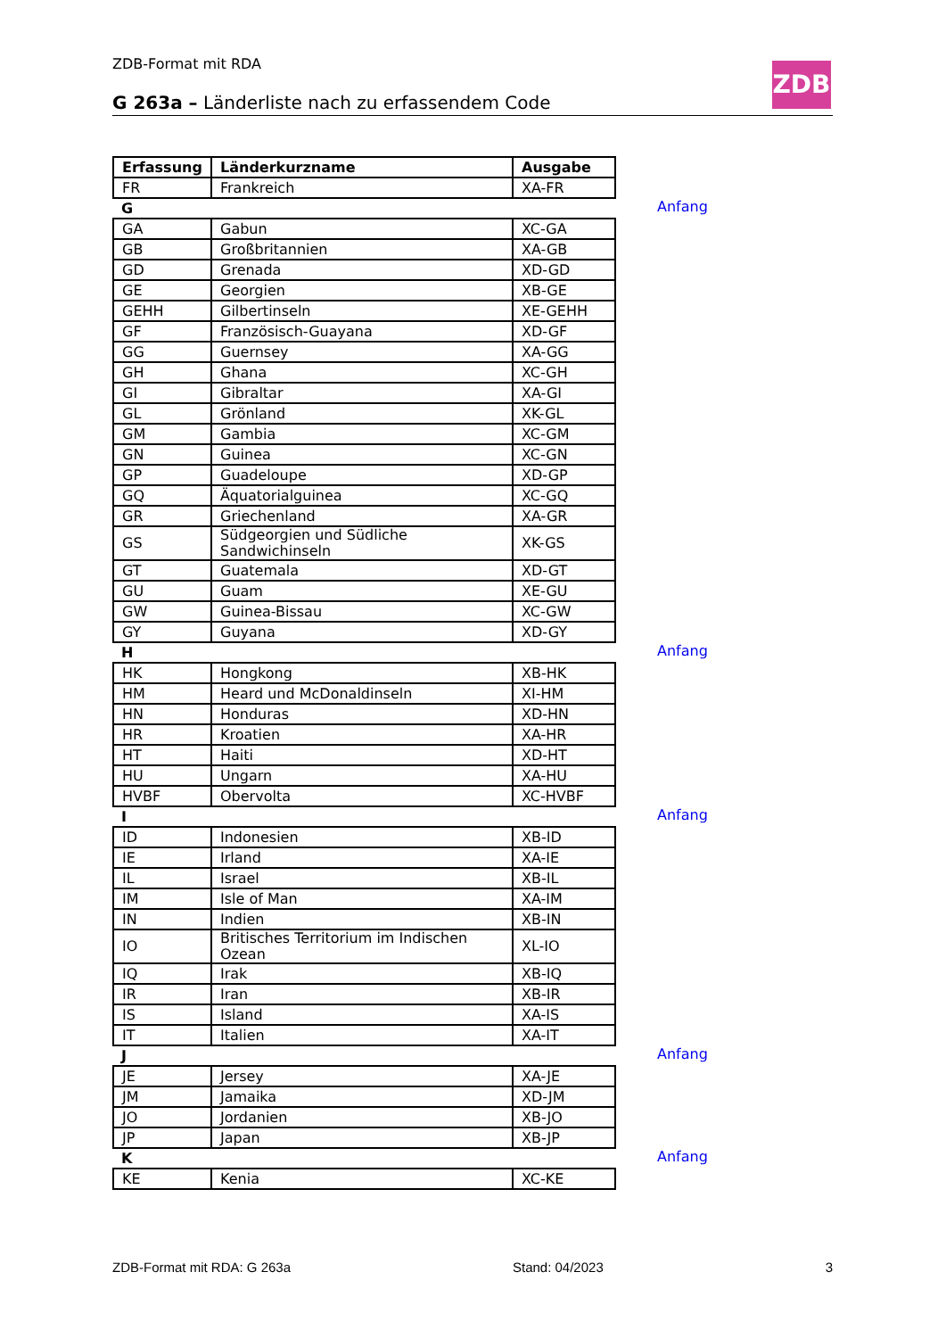ZDB-Format mit RDA ZDB
G 263a – Länderliste nach zu erfassendem Code
| Erfassung | Länderkurzname | Ausgabe |
| --- | --- | --- |
| FR | Frankreich | XA-FR |
| G Anfang | | |
| GA | Gabun | XC-GA |
| GB | Großbritannien | XA-GB |
| GD | Grenada | XD-GD |
| GE | Georgien | XB-GE |
| GEHH | Gilbertinseln | XE-GEHH |
| GF | Französisch-Guayana | XD-GF |
| GG | Guernsey | XA-GG |
| GH | Ghana | XC-GH |
| GI | Gibraltar | XA-GI |
| GL | Grönland | XK-GL |
| GM | Gambia | XC-GM |
| GN | Guinea | XC-GN |
| GP | Guadeloupe | XD-GP |
| GQ | Äquatorialguinea | XC-GQ |
| GR | Griechenland | XA-GR |
| GS | Südgeorgien und Südliche Sandwichinseln | XK-GS |
| GT | Guatemala | XD-GT |
| GU | Guam | XE-GU |
| GW | Guinea-Bissau | XC-GW |
| GY | Guyana | XD-GY |
| H Anfang | | |
| HK | Hongkong | XB-HK |
| HM | Heard und McDonaldinseln | XI-HM |
| HN | Honduras | XD-HN |
| HR | Kroatien | XA-HR |
| HT | Haiti | XD-HT |
| HU | Ungarn | XA-HU |
| HVBF | Obervolta | XC-HVBF |
| I Anfang | | |
| ID | Indonesien | XB-ID |
| IE | Irland | XA-IE |
| IL | Israel | XB-IL |
| IM | Isle of Man | XA-IM |
| IN | Indien | XB-IN |
| IO | Britisches Territorium im Indischen Ozean | XL-IO |
| IQ | Irak | XB-IQ |
| IR | Iran | XB-IR |
| IS | Island | XA-IS |
| IT | Italien | XA-IT |
| J Anfang | | |
| JE | Jersey | XA-JE |
| JM | Jamaika | XD-JM |
| JO | Jordanien | XB-JO |
| JP | Japan | XB-JP |
| K Anfang | | |
| KE | Kenia | XC-KE |
ZDB-Format mit RDA: G 263a Stand: 04/2023 3